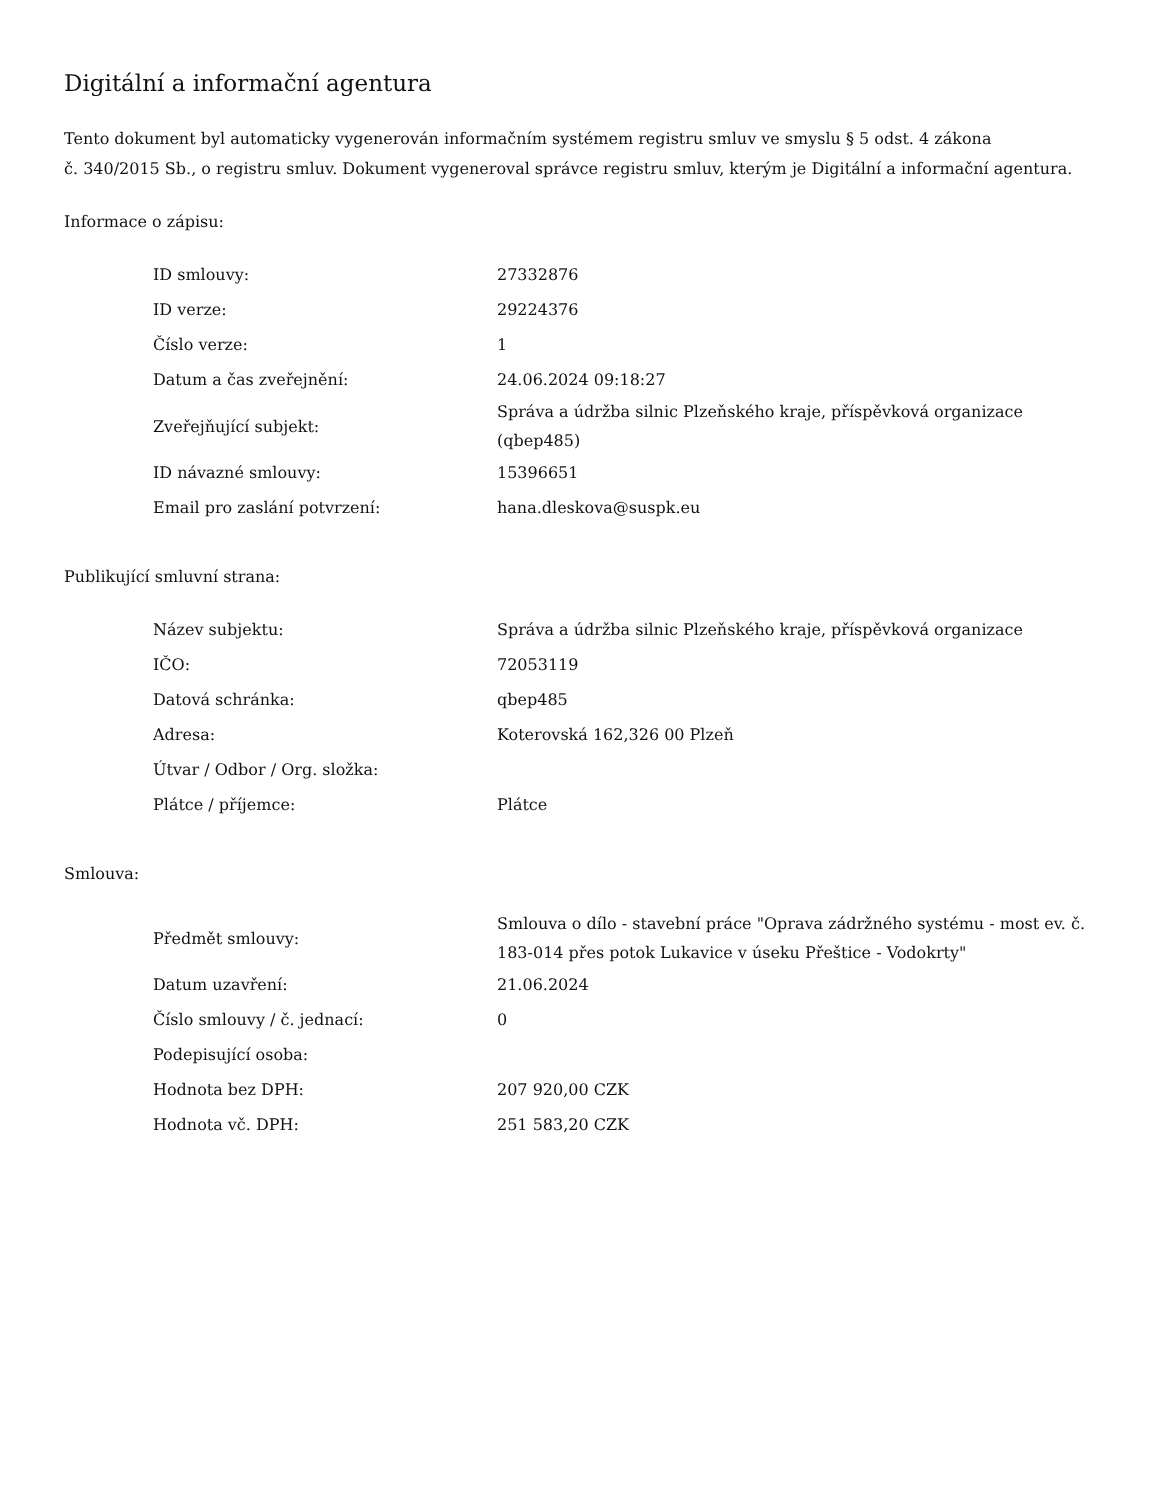Digitální a informační agentura
Tento dokument byl automaticky vygenerován informačním systémem registru smluv ve smyslu § 5 odst. 4 zákona
č. 340/2015 Sb., o registru smluv. Dokument vygeneroval správce registru smluv, kterým je Digitální a informační agentura.
Informace o zápisu:
| ID smlouvy: | 27332876 |
| ID verze: | 29224376 |
| Číslo verze: | 1 |
| Datum a čas zveřejnění: | 24.06.2024 09:18:27 |
| Zveřejňující subjekt: | Správa a údržba silnic Plzeňského kraje, příspěvková organizace (qbep485) |
| ID návazné smlouvy: | 15396651 |
| Email pro zaslání potvrzení: | hana.dleskova@suspk.eu |
Publikující smluvní strana:
| Název subjektu: | Správa a údržba silnic Plzeňského kraje, příspěvková organizace |
| IČO: | 72053119 |
| Datová schránka: | qbep485 |
| Adresa: | Koterovská 162,326 00 Plzeň |
| Útvar / Odbor / Org. složka: | |
| Plátce / příjemce: | Plátce |
Smlouva:
| Předmět smlouvy: | Smlouva o dílo - stavební práce "Oprava zádržného systému - most ev. č. 183-014 přes potok Lukavice v úseku Přeštice - Vodokrty" |
| Datum uzavření: | 21.06.2024 |
| Číslo smlouvy / č. jednací: | 0 |
| Podepisující osoba: | |
| Hodnota bez DPH: | 207 920,00 CZK |
| Hodnota vč. DPH: | 251 583,20 CZK |